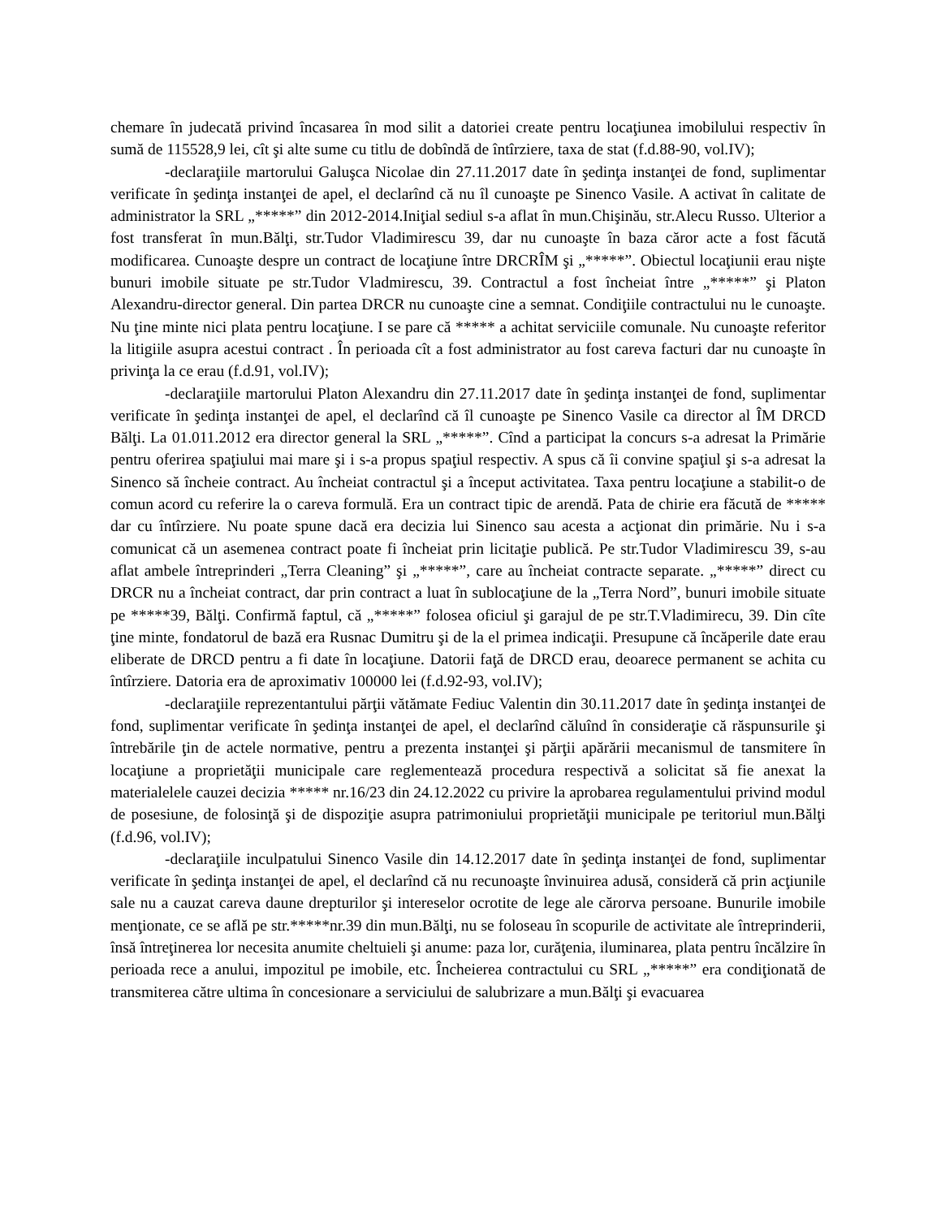chemare în judecată privind încasarea în mod silit a datoriei create pentru locaţiunea imobilului respectiv în sumă de 115528,9 lei, cît şi alte sume cu titlu de dobîndă de întîrziere, taxa de stat (f.d.88-90, vol.IV);
-declaraţiile martorului Galuşca Nicolae din 27.11.2017 date în şedinţa instanţei de fond, suplimentar verificate în şedinţa instanţei de apel, el declarînd că nu îl cunoaşte pe Sinenco Vasile. A activat în calitate de administrator la SRL „*****” din 2012-2014.Iniţial sediul s-a aflat în mun.Chişinău, str.Alecu Russo. Ulterior a fost transferat în mun.Bălţi, str.Tudor Vladimirescu 39, dar nu cunoaşte în baza căror acte a fost făcută modificarea. Cunoaşte despre un contract de locaţiune între DRCRÎM şi „*****”. Obiectul locaţiunii erau nişte bunuri imobile situate pe str.Tudor Vladmirescu, 39. Contractul a fost încheiat între „*****” şi Platon Alexandru-director general. Din partea DRCR nu cunoaşte cine a semnat. Condiţiile contractului nu le cunoaşte. Nu ţine minte nici plata pentru locaţiune. I se pare că ***** a achitat serviciile comunale. Nu cunoaşte referitor la litigiile asupra acestui contract . În perioada cît a fost administrator au fost careva facturi dar nu cunoaşte în privinţa la ce erau (f.d.91, vol.IV);
-declaraţiile martorului Platon Alexandru din 27.11.2017 date în şedinţa instanţei de fond, suplimentar verificate în şedinţa instanţei de apel, el declarînd că îl cunoaşte pe Sinenco Vasile ca director al ÎM DRCD Bălţi. La 01.011.2012 era director general la SRL „*****”. Cînd a participat la concurs s-a adresat la Primărie pentru oferirea spaţiului mai mare şi i s-a propus spaţiul respectiv. A spus că îi convine spaţiul şi s-a adresat la Sinenco să încheie contract. Au încheiat contractul şi a început activitatea. Taxa pentru locaţiune a stabilit-o de comun acord cu referire la o careva formulă. Era un contract tipic de arendă. Pata de chirie era făcută de ***** dar cu întîrziere. Nu poate spune dacă era decizia lui Sinenco sau acesta a acţionat din primărie. Nu i s-a comunicat că un asemenea contract poate fi încheiat prin licitaţie publică. Pe str.Tudor Vladimirescu 39, s-au aflat ambele întreprinderi „Terra Cleaning” şi „*****”, care au încheiat contracte separate. „*****” direct cu DRCR nu a încheiat contract, dar prin contract a luat în sublocaţiune de la „Terra Nord”, bunuri imobile situate pe *****39, Bălţi. Confirmă faptul, că „*****” folosea oficiul şi garajul de pe str.T.Vladimirecu, 39. Din cîte ţine minte, fondatorul de bază era Rusnac Dumitru şi de la el primea indicaţii. Presupune că încăperile date erau eliberate de DRCD pentru a fi date în locaţiune. Datorii faţă de DRCD erau, deoarece permanent se achita cu întîrziere. Datoria era de aproximativ 100000 lei (f.d.92-93, vol.IV);
-declaraţiile reprezentantului părţii vătămate Fediuc Valentin din 30.11.2017 date în şedinţa instanţei de fond, suplimentar verificate în şedinţa instanţei de apel, el declarînd căluînd în consideraţie că răspunsurile şi întrebările ţin de actele normative, pentru a prezenta instanţei şi părţii apărării mecanismul de tansmitere în locaţiune a proprietăţii municipale care reglementează procedura respectivă a solicitat să fie anexat la materialelele cauzei decizia ***** nr.16/23 din 24.12.2022 cu privire la aprobarea regulamentului privind modul de posesiune, de folosinţă şi de dispoziţie asupra patrimoniului proprietăţii municipale pe teritoriul mun.Bălţi (f.d.96, vol.IV);
-declaraţiile inculpatului Sinenco Vasile din 14.12.2017 date în şedinţa instanţei de fond, suplimentar verificate în şedinţa instanţei de apel, el declarînd că nu recunoaşte învinuirea adusă, consideră că prin acţiunile sale nu a cauzat careva daune drepturilor şi intereselor ocrotite de lege ale cărorva persoane. Bunurile imobile menţionate, ce se află pe str.*****nr.39 din mun.Bălţi, nu se foloseau în scopurile de activitate ale întreprinderii, însă întreţinerea lor necesita anumite cheltuieli şi anume: paza lor, curăţenia, iluminarea, plata pentru încălzire în perioada rece a anului, impozitul pe imobile, etc. Încheierea contractului cu SRL „*****” era condiţionată de transmiterea către ultima în concesionare a serviciului de salubrizare a mun.Bălţi şi evacuarea